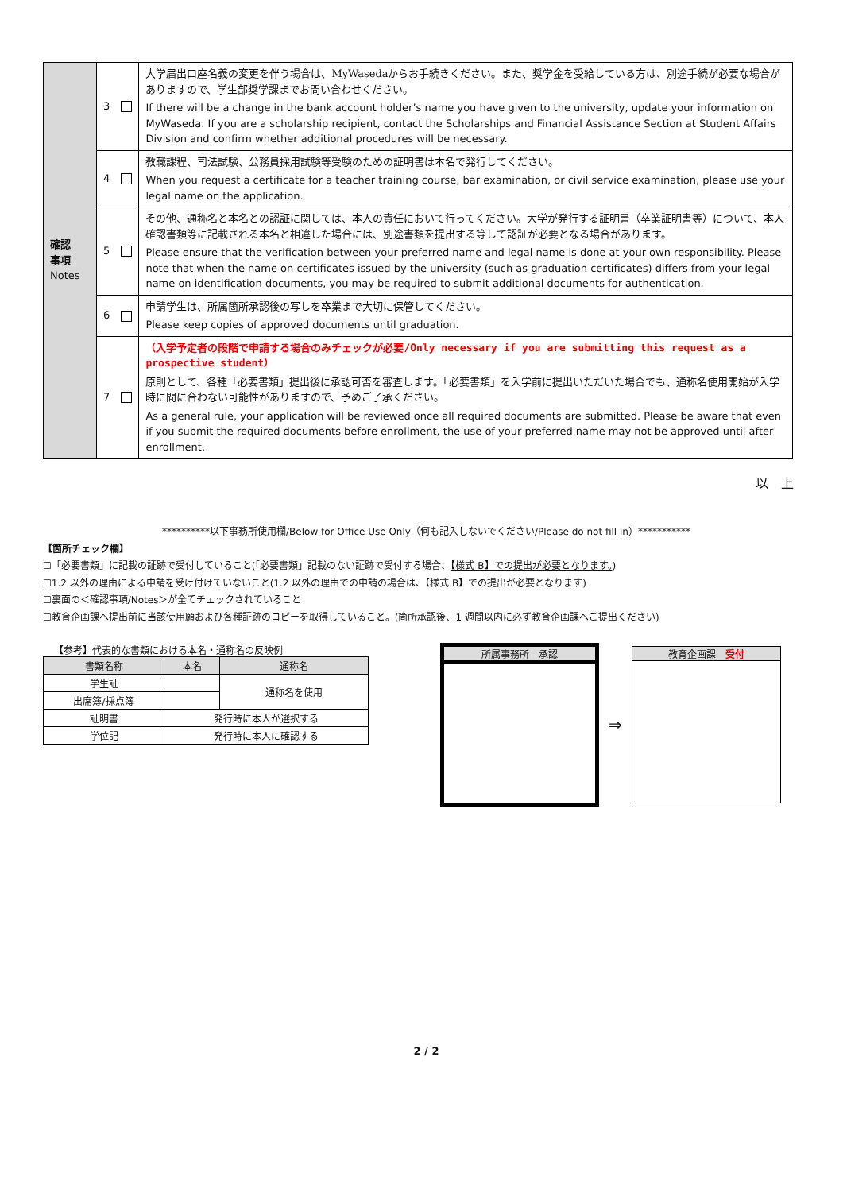| 確認 事項 Notes | 3 | 大学届出口座名義の変更を伴う場合は、MyWasedaからお手続きください。また、奨学金を受給している方は、別途手続が必要な場合がありますので、学生部奨学課までお問い合わせください。 If there will be a change in the bank account holder’s name you have given to the university, update your information on MyWaseda. If you are a scholarship recipient, contact the Scholarships and Financial Assistance Section at Student Affairs Division and confirm whether additional procedures will be necessary. |
| | 4 | 教職課程、司法試験、公務員採用試験等受験のための証明書は本名で発行してください。 When you request a certificate for a teacher training course, bar examination, or civil service examination, please use your legal name on the application. |
| | 5 | その他、通称名と本名との認証に関しては、本人の責任において行ってください。大学が発行する証明書（卒業証明書等）について、本人確認書類等に記載される本名と相違した場合には、別途書類を提出する等して認証が必要となる場合があります。 Please ensure that the verification between your preferred name and legal name is done at your own responsibility. Please note that when the name on certificates issued by the university (such as graduation certificates) differs from your legal name on identification documents, you may be required to submit additional documents for authentication. |
| | 6 | 申請学生は、所属箇所承認後の写しを卒業まで大切に保管してください。 Please keep copies of approved documents until graduation. |
| | 7 | （入学予定者の段階で申請する場合のみチェックが必要/Only necessary if you are submitting this request as a prospective student） 原則として、各種「必要書類」提出後に承認可否を審査します。「必要書類」を入学前に提出いただいた場合でも、通称名使用開始が入学時に間に合わない可能性がありますので、予めご了承ください。 As a general rule, your application will be reviewed once all required documents are submitted. Please be aware that even if you submit the required documents before enrollment, the use of your preferred name may not be approved until after enrollment. |
以　上
**********以下事務所使用欄/Below for Office Use Only（何も記入しないでください/Please do not fill in）***********
【箇所チェック欄】
☐「必要書類」に記載の証跡で受付していること(「必要書類」記載のない証跡で受付する場合、【様式 B】での提出が必要となります。)
☐1.2 以外の理由による申請を受け付けていないこと(1.2 以外の理由での申請の場合は、【様式 B】での提出が必要となります)
☐裏面の＜確認事項/Notes＞が全てチェックされていること
☐教育企画課へ提出前に当該使用願および各種証跡のコピーを取得していること。(箇所承認後、1 週間以内に必ず教育企画課へご提出ください)
【参考】代表的な書類における本名・通称名の反映例
| 書類名称 | 本名 | 通称名 |
| --- | --- | --- |
| 学生証 | | 通称名を使用 |
| 出席簿/採点簿 | | |
| 証明書 | 発行時に本人が選択する | |
| 学位記 | 発行時に本人に確認する | |
所属事務所　承認
⇒
教育企画課　受付
2 / 2